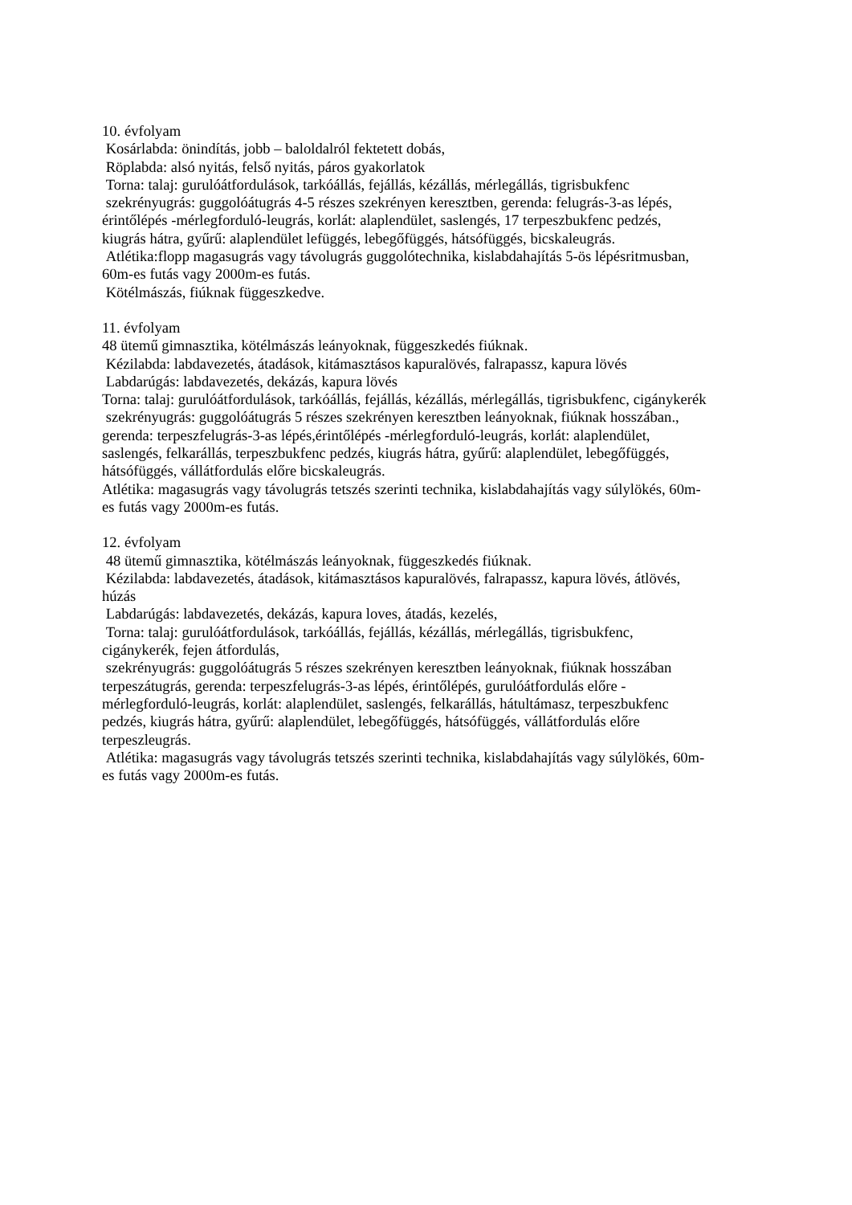10. évfolyam
Kosárlabda: önindítás, jobb – baloldalról fektetett dobás,
Röplabda: alsó nyitás, felső nyitás, páros gyakorlatok
Torna: talaj: gurulóátfordulások, tarkóállás, fejállás, kézállás, mérlegállás, tigrisbukfenc
szekrényugrás: guggolóátugrás 4-5 részes szekrényen keresztben, gerenda: felugrás-3-as lépés, érintőlépés -mérlegforduló-leugrás, korlát: alaplendület, saslengés, 17 terpeszbukfenc pedzés, kiugrás hátra, gyűrű: alaplendület lefüggés, lebegőfüggés, hátsófüggés, bicskaleugrás.
Atlétika:flopp magasugrás vagy távolugrás guggolótechnika, kislabdahajítás 5-ös lépésritmusban, 60m-es futás vagy 2000m-es futás.
Kötélmászás, fiúknak függeszkedve.
11. évfolyam
48 ütemű gimnasztika, kötélmászás leányoknak, függeszkedés fiúknak.
Kézilabda: labdavezetés, átadások, kitámasztásos kapuralövés, falrapassz, kapura lövés
Labdarúgás: labdavezetés, dekázás, kapura lövés
Torna: talaj: gurulóátfordulások, tarkóállás, fejállás, kézállás, mérlegállás, tigrisbukfenc, cigánykerék
szekrényugrás: guggolóátugrás 5 részes szekrényen keresztben leányoknak, fiúknak hosszában., gerenda: terpeszfelugrás-3-as lépés,érintőlépés -mérlegforduló-leugrás, korlát: alaplendület, saslengés, felkarállás, terpeszbukfenc pedzés, kiugrás hátra, gyűrű: alaplendület, lebegőfüggés, hátsófüggés, vállátfordulás előre bicskaleugrás.
Atlétika: magasugrás vagy távolugrás tetszés szerinti technika, kislabdahajítás vagy súlylökés, 60m-es futás vagy 2000m-es futás.
12. évfolyam
48 ütemű gimnasztika, kötélmászás leányoknak, függeszkedés fiúknak.
Kézilabda: labdavezetés, átadások, kitámasztásos kapuralövés, falrapassz, kapura lövés, átlövés, húzás
Labdarúgás: labdavezetés, dekázás, kapura loves, átadás, kezelés,
Torna: talaj: gurulóátfordulások, tarkóállás, fejállás, kézállás, mérlegállás, tigrisbukfenc, cigánykerék, fejen átfordulás,
szekrényugrás: guggolóátugrás 5 részes szekrényen keresztben leányoknak, fiúknak hosszában terpeszátugrás, gerenda: terpeszfelugrás-3-as lépés, érintőlépés, gurulóátfordulás előre -mérlegforduló-leugrás, korlát: alaplendület, saslengés, felkarállás, hátultámasz, terpeszbukfenc pedzés, kiugrás hátra, gyűrű: alaplendület, lebegőfüggés, hátsófüggés, vállátfordulás előre terpeszleugrás.
Atlétika: magasugrás vagy távolugrás tetszés szerinti technika, kislabdahajítás vagy súlylökés, 60m-es futás vagy 2000m-es futás.